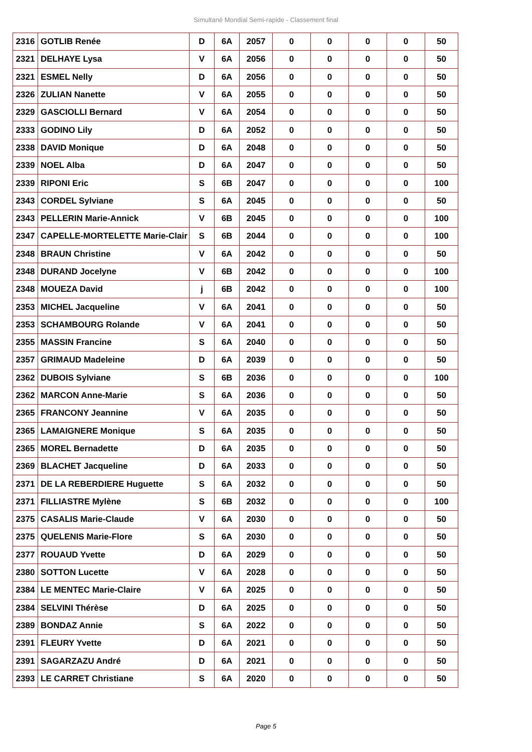Simultané Mondial Semi-rapide - Classement final
| 2316 | GOTLIB Renée | D | 6A | 2057 | 0 | 0 | 0 | 0 | 50 |
| 2321 | DELHAYE Lysa | V | 6A | 2056 | 0 | 0 | 0 | 0 | 50 |
| 2321 | ESMEL Nelly | D | 6A | 2056 | 0 | 0 | 0 | 0 | 50 |
| 2326 | ZULIAN Nanette | V | 6A | 2055 | 0 | 0 | 0 | 0 | 50 |
| 2329 | GASCIOLLI Bernard | V | 6A | 2054 | 0 | 0 | 0 | 0 | 50 |
| 2333 | GODINO Lily | D | 6A | 2052 | 0 | 0 | 0 | 0 | 50 |
| 2338 | DAVID Monique | D | 6A | 2048 | 0 | 0 | 0 | 0 | 50 |
| 2339 | NOEL Alba | D | 6A | 2047 | 0 | 0 | 0 | 0 | 50 |
| 2339 | RIPONI Eric | S | 6B | 2047 | 0 | 0 | 0 | 0 | 100 |
| 2343 | CORDEL Sylviane | S | 6A | 2045 | 0 | 0 | 0 | 0 | 50 |
| 2343 | PELLERIN Marie-Annick | V | 6B | 2045 | 0 | 0 | 0 | 0 | 100 |
| 2347 | CAPELLE-MORTELETTE Marie-Clair | S | 6B | 2044 | 0 | 0 | 0 | 0 | 100 |
| 2348 | BRAUN Christine | V | 6A | 2042 | 0 | 0 | 0 | 0 | 50 |
| 2348 | DURAND Jocelyne | V | 6B | 2042 | 0 | 0 | 0 | 0 | 100 |
| 2348 | MOUEZA David | j | 6B | 2042 | 0 | 0 | 0 | 0 | 100 |
| 2353 | MICHEL Jacqueline | V | 6A | 2041 | 0 | 0 | 0 | 0 | 50 |
| 2353 | SCHAMBOURG Rolande | V | 6A | 2041 | 0 | 0 | 0 | 0 | 50 |
| 2355 | MASSIN Francine | S | 6A | 2040 | 0 | 0 | 0 | 0 | 50 |
| 2357 | GRIMAUD Madeleine | D | 6A | 2039 | 0 | 0 | 0 | 0 | 50 |
| 2362 | DUBOIS Sylviane | S | 6B | 2036 | 0 | 0 | 0 | 0 | 100 |
| 2362 | MARCON Anne-Marie | S | 6A | 2036 | 0 | 0 | 0 | 0 | 50 |
| 2365 | FRANCONY Jeannine | V | 6A | 2035 | 0 | 0 | 0 | 0 | 50 |
| 2365 | LAMAIGNERE Monique | S | 6A | 2035 | 0 | 0 | 0 | 0 | 50 |
| 2365 | MOREL Bernadette | D | 6A | 2035 | 0 | 0 | 0 | 0 | 50 |
| 2369 | BLACHET Jacqueline | D | 6A | 2033 | 0 | 0 | 0 | 0 | 50 |
| 2371 | DE LA REBERDIERE Huguette | S | 6A | 2032 | 0 | 0 | 0 | 0 | 50 |
| 2371 | FILLIASTRE Mylène | S | 6B | 2032 | 0 | 0 | 0 | 0 | 100 |
| 2375 | CASALIS Marie-Claude | V | 6A | 2030 | 0 | 0 | 0 | 0 | 50 |
| 2375 | QUELENIS Marie-Flore | S | 6A | 2030 | 0 | 0 | 0 | 0 | 50 |
| 2377 | ROUAUD Yvette | D | 6A | 2029 | 0 | 0 | 0 | 0 | 50 |
| 2380 | SOTTON Lucette | V | 6A | 2028 | 0 | 0 | 0 | 0 | 50 |
| 2384 | LE MENTEC Marie-Claire | V | 6A | 2025 | 0 | 0 | 0 | 0 | 50 |
| 2384 | SELVINI Thérèse | D | 6A | 2025 | 0 | 0 | 0 | 0 | 50 |
| 2389 | BONDAZ Annie | S | 6A | 2022 | 0 | 0 | 0 | 0 | 50 |
| 2391 | FLEURY Yvette | D | 6A | 2021 | 0 | 0 | 0 | 0 | 50 |
| 2391 | SAGARZAZU André | D | 6A | 2021 | 0 | 0 | 0 | 0 | 50 |
| 2393 | LE CARRET Christiane | S | 6A | 2020 | 0 | 0 | 0 | 0 | 50 |
Page 5